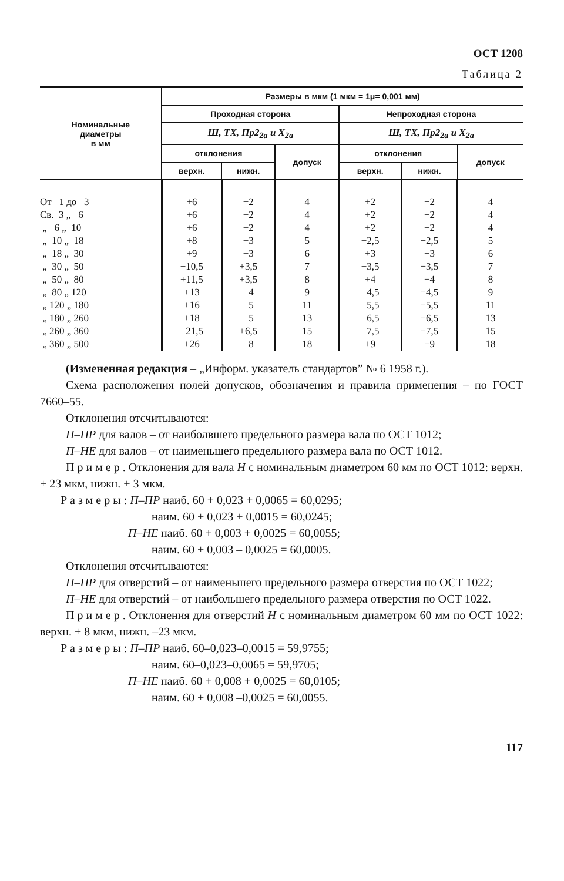ОСТ 1208
Таблица 2
| Номинальные диаметры в мм | Размеры в мкм (1 мкм = 1μ= 0,001 мм) | | | | | |
| --- | --- | --- | --- | --- | --- | --- |
| | Проходная сторона | | | Непроходная сторона | | |
| | Ш, ТХ, Пр2<sub>2а</sub> и Х<sub>2а</sub> | | | Ш, ТХ, Пр2<sub>2а</sub> и Х<sub>2а</sub> | | |
| | отклонения | | допуск | отклонения | | допуск |
| | верхн. | нижн. | | верхн. | нижн. | |
| От 1 до 3 | +6 | +2 | 4 | +2 | −2 | 4 |
| Св. 3 „ 6 | +6 | +2 | 4 | +2 | −2 | 4 |
| „ 6 „ 10 | +6 | +2 | 4 | +2 | −2 | 4 |
| „ 10 „ 18 | +8 | +3 | 5 | +2,5 | −2,5 | 5 |
| „ 18 „ 30 | +9 | +3 | 6 | +3 | −3 | 6 |
| „ 30 „ 50 | +10,5 | +3,5 | 7 | +3,5 | −3,5 | 7 |
| „ 50 „ 80 | +11,5 | +3,5 | 8 | +4 | −4 | 8 |
| „ 80 „ 120 | +13 | +4 | 9 | +4,5 | −4,5 | 9 |
| „ 120 „ 180 | +16 | +5 | 11 | +5,5 | −5,5 | 11 |
| „ 180 „ 260 | +18 | +5 | 13 | +6,5 | −6,5 | 13 |
| „ 260 „ 360 | +21,5 | +6,5 | 15 | +7,5 | −7,5 | 15 |
| „ 360 „ 500 | +26 | +8 | 18 | +9 | −9 | 18 |
(Измененная редакция – „Информ. указатель стандартов” № 6 1958 г.).
Схема расположения полей допусков, обозначения и правила применения – по ГОСТ 7660–55.
Отклонения отсчитываются:
П–ПР для валов – от наиболвшего предельного размера вала по ОСТ 1012;
П–НЕ для валов – от наименьшего предельного размера вала по ОСТ 1012.
Пример. Отклонения для вала Н с номинальным диаметром 60 мм по ОСТ 1012: верхн. + 23 мкм, нижн. + 3 мкм.
Размеры: П–ПР наиб. 60 + 0,023 + 0,0065 = 60,0295;
наим. 60 + 0,023 + 0,0015 = 60,0245;
П–НЕ наиб. 60 + 0,003 + 0,0025 = 60,0055;
наим. 60 + 0,003 – 0,0025 = 60,0005.
Отклонения отсчитываются:
П–ПР для отверстий – от наименьшего предельного размера отверстия по ОСТ 1022;
П–НЕ для отверстий – от наибольшего предельного размера отверстия по ОСТ 1022.
Пример. Отклонения для отверстий Н с номинальным диаметром 60 мм по ОСТ 1022: верхн. + 8 мкм, нижн. –23 мкм.
Размеры: П–ПР наиб. 60–0,023–0,0015 = 59,9755;
наим. 60–0,023–0,0065 = 59,9705;
П–НЕ наиб. 60 + 0,008 + 0,0025 = 60,0105;
наим. 60 + 0,008 –0,0025 = 60,0055.
117